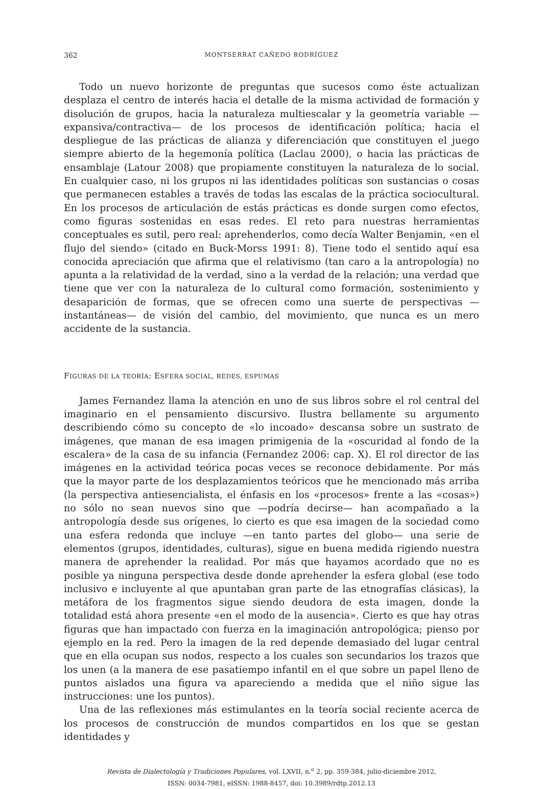362 MONTSERRAT CAÑEDO RODRÍGUEZ
Todo un nuevo horizonte de preguntas que sucesos como éste actualizan desplaza el centro de interés hacia el detalle de la misma actividad de formación y disolución de grupos, hacia la naturaleza multiescalar y la geometría variable —expansiva/contractiva— de los procesos de identificación política; hacia el despliegue de las prácticas de alianza y diferenciación que constituyen el juego siempre abierto de la hegemonía política (Laclau 2000), o hacia las prácticas de ensamblaje (Latour 2008) que propiamente constituyen la naturaleza de lo social. En cualquier caso, ni los grupos ni las identidades políticas son sustancias o cosas que permanecen estables a través de todas las escalas de la práctica sociocultural. En los procesos de articulación de estás prácticas es donde surgen como efectos, como figuras sostenidas en esas redes. El reto para nuestras herramientas conceptuales es sutil, pero real: aprehenderlos, como decía Walter Benjamin, «en el flujo del siendo» (citado en Buck-Morss 1991: 8). Tiene todo el sentido aquí esa conocida apreciación que afirma que el relativismo (tan caro a la antropología) no apunta a la relatividad de la verdad, sino a la verdad de la relación; una verdad que tiene que ver con la naturaleza de lo cultural como formación, sostenimiento y desaparición de formas, que se ofrecen como una suerte de perspectivas —instantáneas— de visión del cambio, del movimiento, que nunca es un mero accidente de la sustancia.
FIGURAS DE LA TEORÍA: ESFERA SOCIAL, REDES, ESPUMAS
James Fernandez llama la atención en uno de sus libros sobre el rol central del imaginario en el pensamiento discursivo. Ilustra bellamente su argumento describiendo cómo su concepto de «lo incoado» descansa sobre un sustrato de imágenes, que manan de esa imagen primigenia de la «oscuridad al fondo de la escalera» de la casa de su infancia (Fernandez 2006: cap. X). El rol director de las imágenes en la actividad teórica pocas veces se reconoce debidamente. Por más que la mayor parte de los desplazamientos teóricos que he mencionado más arriba (la perspectiva antiesencialista, el énfasis en los «procesos» frente a las «cosas») no sólo no sean nuevos sino que —podría decirse— han acompañado a la antropología desde sus orígenes, lo cierto es que esa imagen de la sociedad como una esfera redonda que incluye —en tanto partes del globo— una serie de elementos (grupos, identidades, culturas), sigue en buena medida rigiendo nuestra manera de aprehender la realidad. Por más que hayamos acordado que no es posible ya ninguna perspectiva desde donde aprehender la esfera global (ese todo inclusivo e incluyente al que apuntaban gran parte de las etnografías clásicas), la metáfora de los fragmentos sigue siendo deudora de esta imagen, donde la totalidad está ahora presente «en el modo de la ausencia». Cierto es que hay otras figuras que han impactado con fuerza en la imaginación antropológica; pienso por ejemplo en la red. Pero la imagen de la red depende demasiado del lugar central que en ella ocupan sus nodos, respecto a los cuales son secundarios los trazos que los unen (a la manera de ese pasatiempo infantil en el que sobre un papel lleno de puntos aislados una figura va apareciendo a medida que el niño sigue las instrucciones: une los puntos).
Una de las reflexiones más estimulantes en la teoría social reciente acerca de los procesos de construcción de mundos compartidos en los que se gestan identidades y
Revista de Dialectología y Tradiciones Populares, vol. LXVII, n.<sup>o</sup> 2, pp. 359-384, julio-diciembre 2012,
ISSN: 0034-7981, eISSN: 1988-8457, doi: 10.3989/rdtp.2012.13